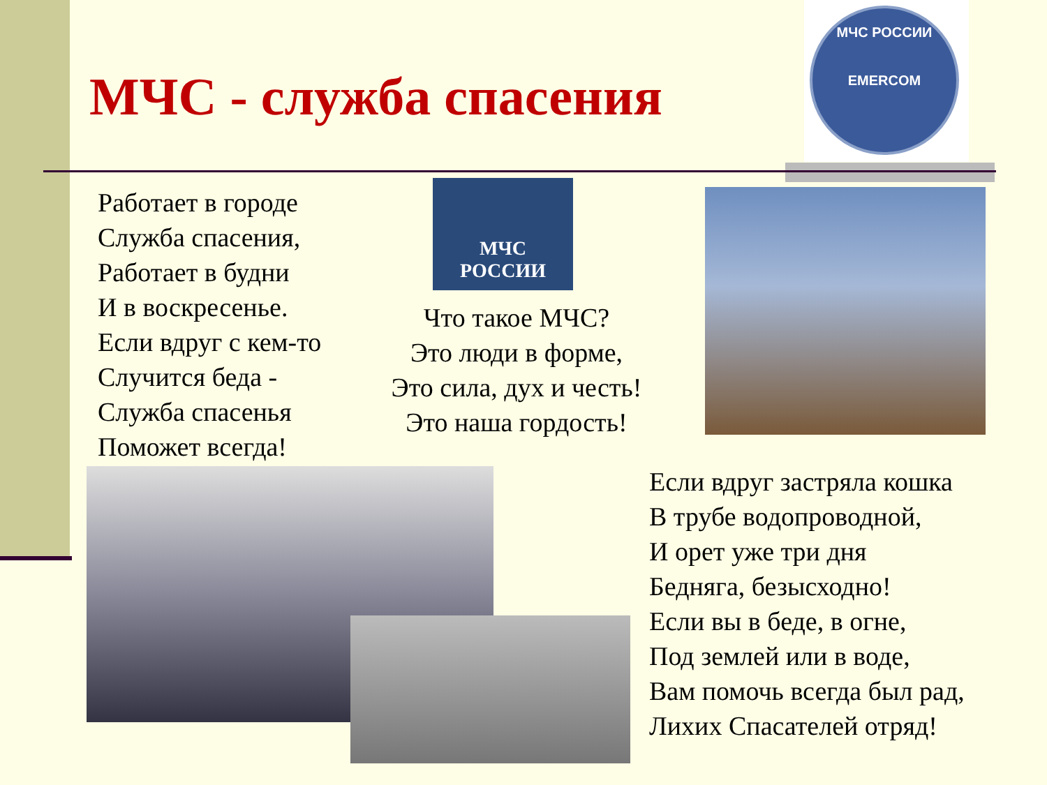МЧС - служба спасения
МЧС РОССИИ
EMERCOM
Работает в городе
Служба спасения,
Работает в будни
И в воскресенье.
Если вдруг с кем-то
Случится беда -
Служба спасенья
Поможет всегда!
МЧС
РОССИИ
Что такое МЧС?
Это люди в форме,
Это сила, дух и честь!
Это наша гордость!
Если вдруг застряла кошка
В трубе водопроводной,
И орет уже три дня
Бедняга, безысходно!
Если вы в беде, в огне,
Под землей или в воде,
Вам помочь всегда был рад,
Лихих Спасателей отряд!